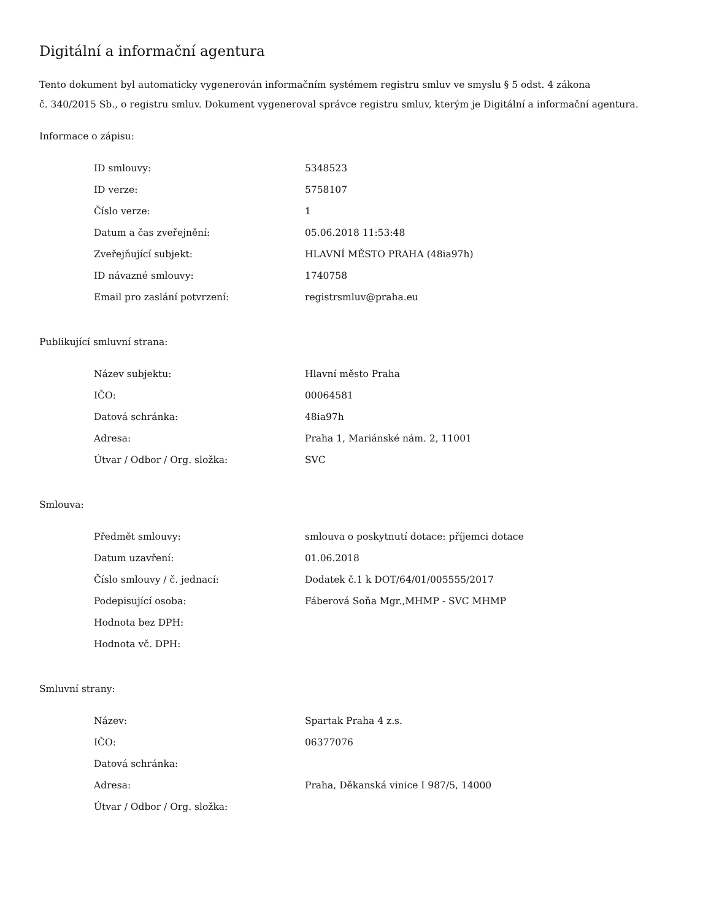Digitální a informační agentura
Tento dokument byl automaticky vygenerován informačním systémem registru smluv ve smyslu § 5 odst. 4 zákona
č. 340/2015 Sb., o registru smluv. Dokument vygeneroval správce registru smluv, kterým je Digitální a informační agentura.
Informace o zápisu:
| ID smlouvy: | 5348523 |
| ID verze: | 5758107 |
| Číslo verze: | 1 |
| Datum a čas zveřejnění: | 05.06.2018 11:53:48 |
| Zveřejňující subjekt: | HLAVNÍ MĚSTO PRAHA (48ia97h) |
| ID návazné smlouvy: | 1740758 |
| Email pro zaslání potvrzení: | registrsmluv@praha.eu |
Publikující smluvní strana:
| Název subjektu: | Hlavní město Praha |
| IČO: | 00064581 |
| Datová schránka: | 48ia97h |
| Adresa: | Praha 1, Mariánské nám. 2, 11001 |
| Útvar / Odbor / Org. složka: | SVC |
Smlouva:
| Předmět smlouvy: | smlouva o poskytnutí dotace: příjemci dotace |
| Datum uzavření: | 01.06.2018 |
| Číslo smlouvy / č. jednací: | Dodatek č.1 k DOT/64/01/005555/2017 |
| Podepisující osoba: | Fáberová Soňa Mgr.,MHMP - SVC MHMP |
| Hodnota bez DPH: | |
| Hodnota vč. DPH: | |
Smluvní strany:
| Název: | Spartak Praha 4 z.s. |
| IČO: | 06377076 |
| Datová schránka: | |
| Adresa: | Praha, Děkanská vinice I 987/5, 14000 |
| Útvar / Odbor / Org. složka: | |